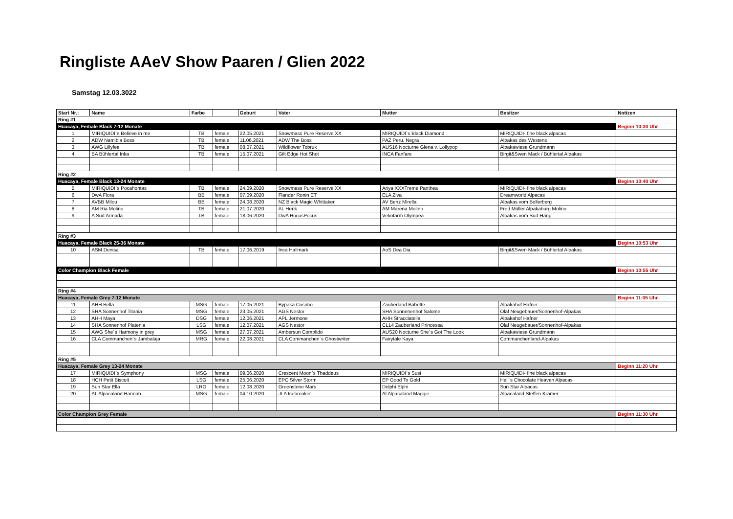Ringliste AAeV Show Paaren / Glien 2022
Samstag 12.03.3022
| Start Nr.: | Name | Farbe | | Geburt | Vater | Mutter | Besitzer | Notizen |
| --- | --- | --- | --- | --- | --- | --- | --- | --- |
| Ring #1 | | | | | | | | |
| Huacaya, Female Black 7-12 Monate | | | | | | | | Beginn 10:30 Uhr |
| 1 | MIRIQUIDI`s Believe in me | TB | female | 22.05.2021 | Snowmass Pure Reserve XX | MIRIQUIDI`s Black Diamond | MIRIQUIDI- fine black alpacas | |
| 2 | ADW Namibia Boss | TB | female | 11.06.2021 | ADW The Boss | PAZ Peru. Negra | Alpakas des Westens | |
| 3 | AWG Lillyfee | TB | female | 08.07.2021 | Wildflower Tobruk | AUS16 Nocturne Glena v. Lollypop | Alpakawiese Grundmann | |
| 4 | BA Bühlertal Inka | TB | female | 15.07.2021 | Gilt Edge Hot Shot | INCA Fanfare | Birgit&Swen Mack / Bühlertal Alpakas | |
| Ring #2 | | | | | | | | |
| Huacaya, Female Black 13-24 Monate | | | | | | | | Beginn 10:40 Uhr |
| 5 | MIRIQUIDI`s Pocahontas | TB | female | 24.09.2020 | Snowmass Pure Reserve XX | Ariya XXXTreme Panthea | MIRIQUIDI- fine black alpacas | |
| 6 | DwA Flora | BB | female | 07.09.2020 | Flander Ronin ET | ELA Ziva | Dreamworld Alpacas | |
| 7 | AVBB Milou | BB | female | 24.08.2020 | NZ Black Magic Whittaker | AV Benz Mirella | Alpakas vom Bollerberg | |
| 8 | AM Ria Molino | TB | female | 21.07.2020 | AL Henk | AM Marena Molino | Fred Müller Alpakaburg Molino | |
| 9 | A Süd Armada | TB | female | 18.06.2020 | DwA HocusPocus | Vekofarm Olympea | Alpakas vom Süd-Hang | |
| Ring #3 | | | | | | | | |
| Huacaya, Female Black 25-36 Monate | | | | | | | | Beginn 10:53 Uhr |
| 10 | ASM Denisa | TB | female | 17.06.2019 | Inca Hallmark | AoS Dea Dia | Birgit&Swen Mack / Bühlertal Alpakas | |
| Color Champion Black Female | | | | | | | | Beginn 10:55 Uhr |
| Ring #4 | | | | | | | | |
| Huacaya, Female Grey 7-12 Monate | | | | | | | | Beginn 11:05 Uhr |
| 11 | AHH Bella | MSG | female | 17.05.2021 | Bypaka Cosimo | Zauberland Babette | Alpakahof Hafner | |
| 12 | SHA Sonnenhof Titania | MSG | female | 23.05.2021 | AGS Nestor | SHA Sonnenenhof Salome | Olaf Neugebauer/Sonnenhof-Alpakas | |
| 13 | AHH Maya | DSG | female | 12.06.2021 | APL Jermone | AHH Stracciatella | Alpakahof Hafner | |
| 14 | SHA Sonnenhof Platenia | LSG | female | 12.07.2021 | AGS Nestor | CL14 Zauberland Princessa | Olaf Neugebauer/Sonnenhof-Alpakas | |
| 15 | AWG She´s Harmony in grey | MSG | female | 27.07.2021 | Ambersun Complido | AUS20 Nocturne She´s Got The Look | Alpakawiese Grundmann | |
| 16 | CLA Commanchen`s Jambalaja | MRG | female | 22.08.2021 | CLA Commanchen´s Ghostwriter | Fairytale Kaya | Commanchenland-Alpakas | |
| Ring #5 | | | | | | | | |
| Huacaya, Female Grey 13-24 Monate | | | | | | | | Beginn 11:20 Uhr |
| 17 | MIRIQUIDI`s Symphony | MSG | female | 09.06.2020 | Crescent Moon`s Thaddeus | MIRIQUIDI`s Susi | MIRIQUIDI- fine black alpacas | |
| 18 | HCH Petit Biscuit | LSG | female | 25.06.2020 | EPC Silver Storm | EP Good To Gold | Hell´s Chocolate Heaven Alpacas | |
| 19 | Sun Star Ella | LRG | female | 12.08.2020 | Greenstone Mars | Delphi Elphi | Sun Star Alpacas | |
| 20 | AL Alpacaland Hannah | MSG | female | 04.10.2020 | JLA Icebreaker | Al Alpacaland Maggie | Alpacaland Steffen Krämer | |
| Color Champion Grey Female | | | | | | | | Beginn 11:30 Uhr |